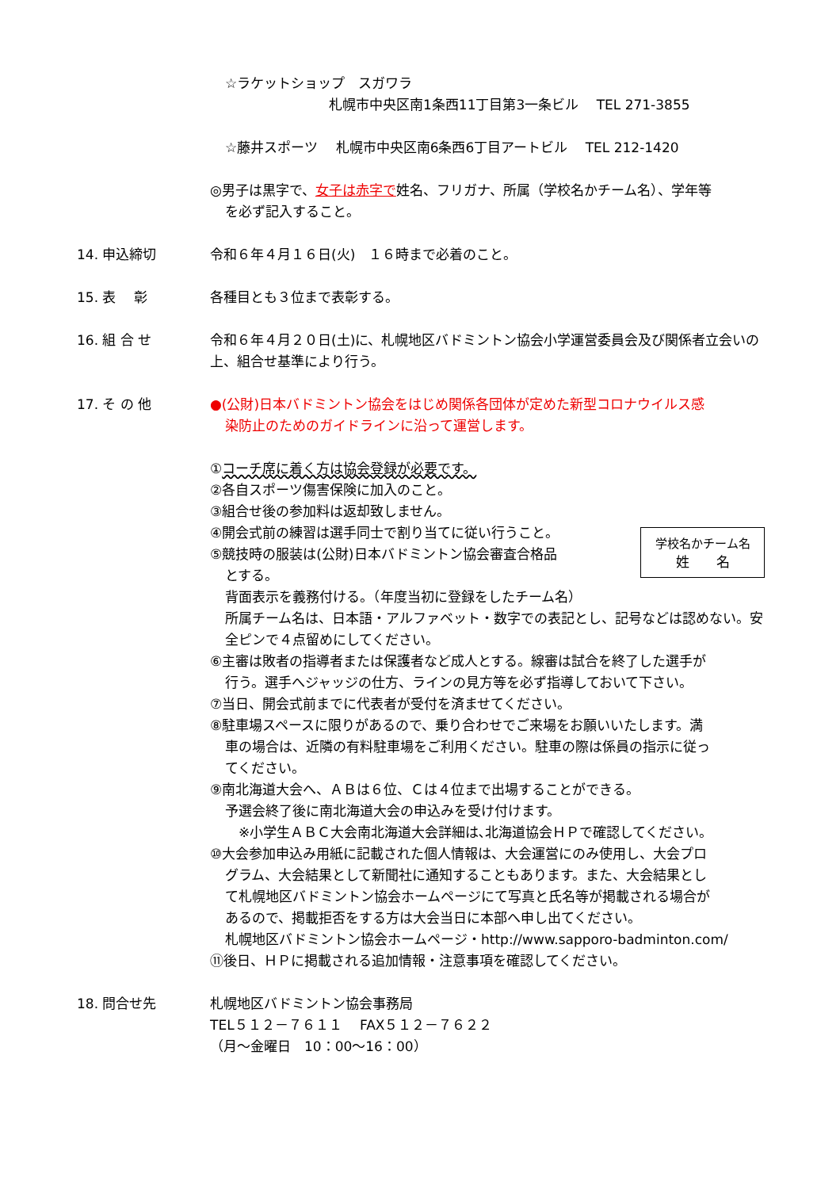☆ラケットショップ　スガワラ
札幌市中央区南1条西11丁目第3一条ビル　 TEL 271-3855
☆藤井スポーツ　 札幌市中央区南6条西6丁目アートビル　 TEL 212-1420
◎男子は黒字で、女子は赤字で姓名、フリガナ、所属（学校名かチーム名）、学年等
を必ず記入すること。
14. 申込締切 令和６年４月１６日(火)　１６時まで必着のこと。
15. 表　 彰 各種目とも３位まで表彰する。
16. 組 合 せ 令和６年４月２０日(土)に、札幌地区バドミントン協会小学運営委員会及び関係者立会いの上、組合せ基準により行う。
17. そ の 他 ●(公財)日本バドミントン協会をはじめ関係各団体が定めた新型コロナウイルス感
染防止のためのガイドラインに沿って運営します。
①コーチ席に着く方は協会登録が必要です。
②各自スポーツ傷害保険に加入のこと。
③組合せ後の参加料は返却致しません。
学校名かチーム名
姓　　名
④開会式前の練習は選手同士で割り当てに従い行うこと。
⑤競技時の服装は(公財)日本バドミントン協会審査合格品
とする。
背面表示を義務付ける。（年度当初に登録をしたチーム名）
所属チーム名は、日本語・アルファベット・数字での表記とし、記号などは認めない。安全ピンで４点留めにしてください。
⑥主審は敗者の指導者または保護者など成人とする。線審は試合を終了した選手が
行う。選手へジャッジの仕方、ラインの見方等を必ず指導しておいて下さい。
⑦当日、開会式前までに代表者が受付を済ませてください。
⑧駐車場スペースに限りがあるので、乗り合わせでご来場をお願いいたします。満
車の場合は、近隣の有料駐車場をご利用ください。駐車の際は係員の指示に従っ
てください。
⑨南北海道大会へ、ＡＢは６位、Ｃは４位まで出場することができる。
予選会終了後に南北海道大会の申込みを受け付けます。
※小学生ＡＢＣ大会南北海道大会詳細は､北海道協会ＨＰで確認してください。
⑩大会参加申込み用紙に記載された個人情報は、大会運営にのみ使用し、大会プロ
グラム、大会結果として新聞社に通知することもあります。また、大会結果とし
て札幌地区バドミントン協会ホームページにて写真と氏名等が掲載される場合が
あるので、掲載拒否をする方は大会当日に本部へ申し出てください。
札幌地区バドミントン協会ホームページ・http://www.sapporo-badminton.com/
⑪後日、ＨＰに掲載される追加情報・注意事項を確認してください。
18. 問合せ先 札幌地区バドミントン協会事務局
TEL５１２－７６１１　 FAX５１２－７６２２
（月～金曜日　10：00～16：00）